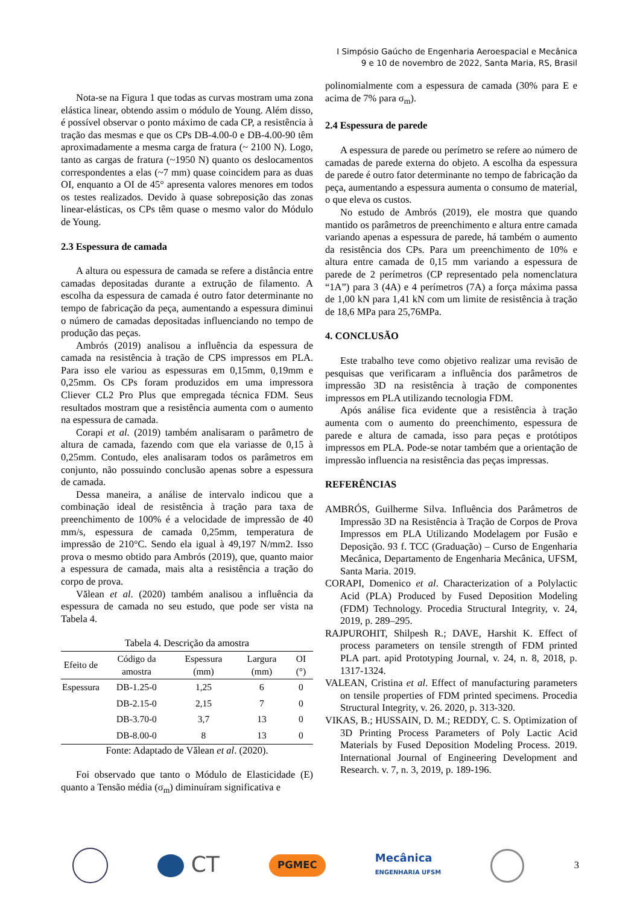I Simpósio Gaúcho de Engenharia Aeroespacial e Mecânica
9 e 10 de novembro de 2022, Santa Maria, RS, Brasil
Nota-se na Figura 1 que todas as curvas mostram uma zona elástica linear, obtendo assim o módulo de Young. Além disso, é possível observar o ponto máximo de cada CP, a resistência à tração das mesmas e que os CPs DB-4.00-0 e DB-4.00-90 têm aproximadamente a mesma carga de fratura (~ 2100 N). Logo, tanto as cargas de fratura (~1950 N) quanto os deslocamentos correspondentes a elas (~7 mm) quase coincidem para as duas OI, enquanto a OI de 45° apresenta valores menores em todos os testes realizados. Devido à quase sobreposição das zonas linear-elásticas, os CPs têm quase o mesmo valor do Módulo de Young.
2.3 Espessura de camada
A altura ou espessura de camada se refere a distância entre camadas depositadas durante a extrução de filamento. A escolha da espessura de camada é outro fator determinante no tempo de fabricação da peça, aumentando a espessura diminui o número de camadas depositadas influenciando no tempo de produção das peças.
Ambrós (2019) analisou a influência da espessura de camada na resistência à tração de CPS impressos em PLA. Para isso ele variou as espessuras em 0,15mm, 0,19mm e 0,25mm. Os CPs foram produzidos em uma impressora Cliever CL2 Pro Plus que empregada técnica FDM. Seus resultados mostram que a resistência aumenta com o aumento na espessura de camada.
Corapi et al. (2019) também analisaram o parâmetro de altura de camada, fazendo com que ela variasse de 0,15 à 0,25mm. Contudo, eles analisaram todos os parâmetros em conjunto, não possuindo conclusão apenas sobre a espessura de camada.
Dessa maneira, a análise de intervalo indicou que a combinação ideal de resistência à tração para taxa de preenchimento de 100% é a velocidade de impressão de 40 mm/s, espessura de camada 0,25mm, temperatura de impressão de 210°C. Sendo ela igual à 49,197 N/mm2. Isso prova o mesmo obtido para Ambrós (2019), que, quanto maior a espessura de camada, mais alta a resistência a tração do corpo de prova.
Vălean et al. (2020) também analisou a influência da espessura de camada no seu estudo, que pode ser vista na Tabela 4.
Tabela 4. Descrição da amostra
| Efeito de | Código da amostra | Espessura (mm) | Largura (mm) | OI (°) |
| --- | --- | --- | --- | --- |
| Espessura | DB-1.25-0 | 1,25 | 6 | 0 |
| | DB-2.15-0 | 2,15 | 7 | 0 |
| | DB-3.70-0 | 3,7 | 13 | 0 |
| | DB-8.00-0 | 8 | 13 | 0 |
Fonte: Adaptado de Vălean et al. (2020).
Foi observado que tanto o Módulo de Elasticidade (E) quanto a Tensão média (σ<sub>m</sub>) diminuíram significativa e
polinomialmente com a espessura de camada (30% para E e acima de 7% para σ<sub>m</sub>).
2.4 Espessura de parede
A espessura de parede ou perímetro se refere ao número de camadas de parede externa do objeto. A escolha da espessura de parede é outro fator determinante no tempo de fabricação da peça, aumentando a espessura aumenta o consumo de material, o que eleva os custos.
No estudo de Ambrós (2019), ele mostra que quando mantido os parâmetros de preenchimento e altura entre camada variando apenas a espessura de parede, há também o aumento da resistência dos CPs. Para um preenchimento de 10% e altura entre camada de 0,15 mm variando a espessura de parede de 2 perímetros (CP representado pela nomenclatura “1A”) para 3 (4A) e 4 perímetros (7A) a força máxima passa de 1,00 kN para 1,41 kN com um limite de resistência à tração de 18,6 MPa para 25,76MPa.
4. CONCLUSÃO
Este trabalho teve como objetivo realizar uma revisão de pesquisas que verificaram a influência dos parâmetros de impressão 3D na resistência à tração de componentes impressos em PLA utilizando tecnologia FDM.
Após análise fica evidente que a resistência à tração aumenta com o aumento do preenchimento, espessura de parede e altura de camada, isso para peças e protótipos impressos em PLA. Pode-se notar também que a orientação de impressão influencia na resistência das peças impressas.
REFERÊNCIAS
AMBRÓS, Guilherme Silva. Influência dos Parâmetros de Impressão 3D na Resistência à Tração de Corpos de Prova Impressos em PLA Utilizando Modelagem por Fusão e Deposição. 93 f. TCC (Graduação) – Curso de Engenharia Mecânica, Departamento de Engenharia Mecânica, UFSM, Santa Maria. 2019.
CORAPI, Domenico et al. Characterization of a Polylactic Acid (PLA) Produced by Fused Deposition Modeling (FDM) Technology. Procedia Structural Integrity, v. 24, 2019, p. 289–295.
RAJPUROHIT, Shilpesh R.; DAVE, Harshit K. Effect of process parameters on tensile strength of FDM printed PLA part. apid Prototyping Journal, v. 24, n. 8, 2018, p. 1317-1324.
VALEAN, Cristina et al. Effect of manufacturing parameters on tensile properties of FDM printed specimens. Procedia Structural Integrity, v. 26. 2020, p. 313-320.
VIKAS, B.; HUSSAIN, D. M.; REDDY, C. S. Optimization of 3D Printing Process Parameters of Poly Lactic Acid Materials by Fused Deposition Modeling Process. 2019. International Journal of Engineering Development and Research. v. 7, n. 3, 2019, p. 189-196.
CT
PGMEC
Mecânica
ENGENHARIA UFSM
3